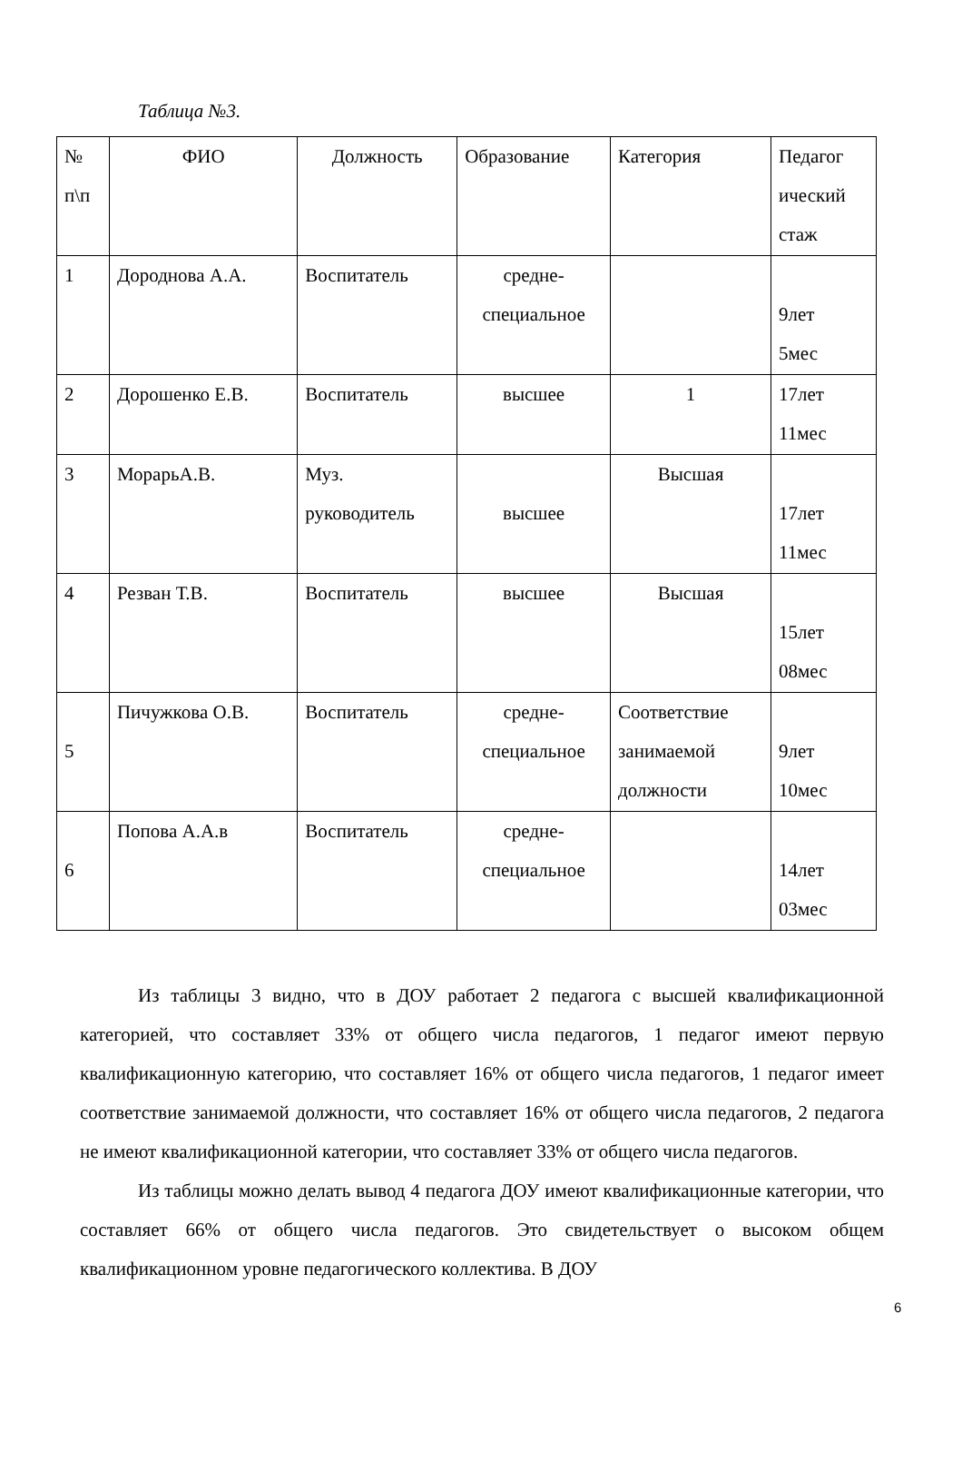Таблица №3.
| № п\п | ФИО | Должность | Образование | Категория | Педагог ический стаж |
| 1 | Дороднова А.А. | Воспитатель | средне- специальное | | 9лет 5мес |
| 2 | Дорошенко Е.В. | Воспитатель | высшее | 1 | 17лет 11мес |
| 3 | МорарьА.В. | Муз. руководитель | высшее | Высшая | 17лет 11мес |
| 4 | Резван Т.В. | Воспитатель | высшее | Высшая | 15лет 08мес |
| 5 | Пичужкова О.В. | Воспитатель | средне- специальное | Соответствие занимаемой должности | 9лет 10мес |
| 6 | Попова А.А.в | Воспитатель | средне- специальное | | 14лет 03мес |
Из таблицы 3 видно, что в ДОУ работает 2 педагога с высшей квалификационной категорией, что составляет 33% от общего числа педагогов, 1 педагог имеют первую квалификационную категорию, что составляет 16% от общего числа педагогов, 1 педагог имеет соответствие занимаемой должности, что составляет 16% от общего числа педагогов, 2 педагога не имеют квалификационной категории, что составляет 33% от общего числа педагогов.
Из таблицы можно делать вывод 4 педагога ДОУ имеют квалификационные категории, что составляет 66% от общего числа педагогов. Это свидетельствует о высоком общем квалификационном уровне педагогического коллектива. В ДОУ
6